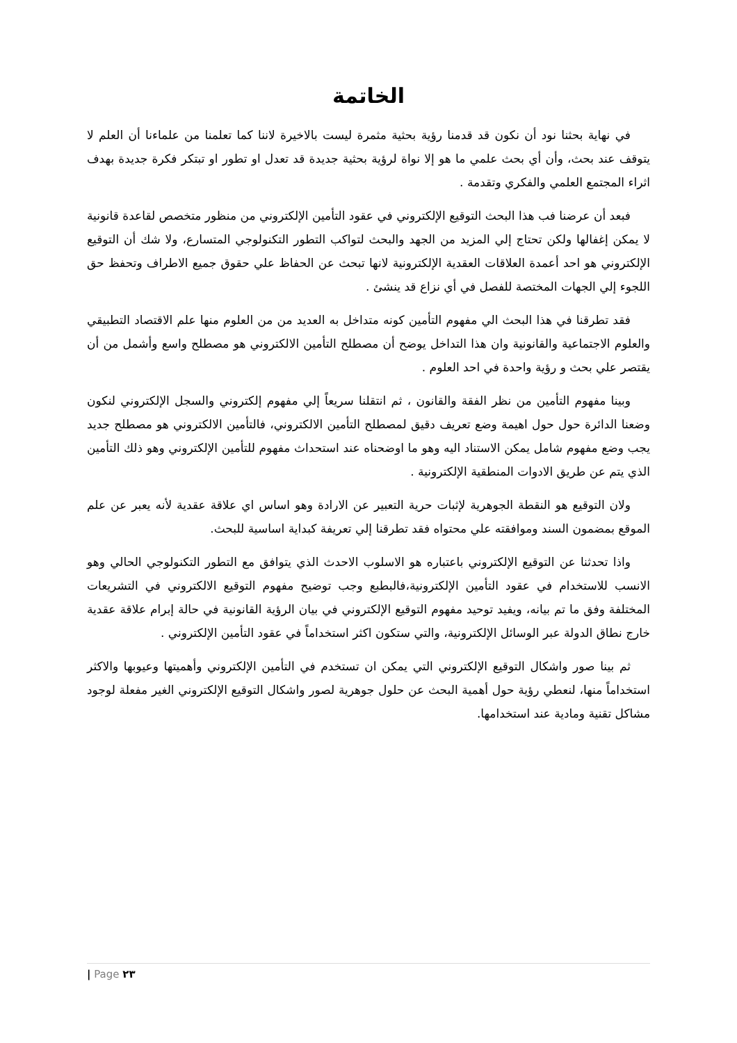الخاتمة
في نهاية بحثنا نود أن نكون قد قدمنا رؤية بحثية مثمرة ليست بالاخيرة لاننا كما تعلمنا من علماءنا أن العلم لا يتوقف عند بحث، وأن أي بحث علمي ما هو إلا نواة لرؤية بحثية جديدة قد تعدل او تطور او تبتكر فكرة جديدة بهدف اثراء المجتمع العلمي والفكري وتقدمة .
فبعد أن عرضنا فب هذا البحث التوقيع الإلكتروني في عقود التأمين الإلكتروني من منظور متخصص لقاعدة قانونية لا يمكن إغفالها ولكن تحتاج إلي المزيد من الجهد والبحث لتواكب التطور التكنولوجي المتسارع، ولا شك أن التوقيع الإلكتروني هو احد أعمدة العلاقات العقدية الإلكترونية لانها تبحث عن الحفاظ علي حقوق جميع الاطراف وتحفظ حق اللجوء إلي الجهات المختصة للفصل في أي نزاع قد ينشئ .
فقد تطرقنا في هذا البحث الي مفهوم التأمين كونه متداخل به العديد من من العلوم منها علم الاقتصاد التطبيقي والعلوم الاجتماعية والقانونية وان هذا التداخل يوضح أن مصطلح التأمين الالكتروني هو مصطلح واسع وأشمل من أن يقتصر علي بحث و رؤية واحدة في احد العلوم .
وبينا مفهوم التأمين من نظر الفقة والقانون ، ثم انتقلنا سريعاً إلي مفهوم إلكتروني والسجل الإلكتروني لنكون وضعنا الدائرة حول حول اهيمة وضع تعريف دقيق لمصطلح التأمين الالكتروني، فالتأمين الالكتروني هو مصطلح جديد يجب وضع مفهوم شامل يمكن الاستناد اليه وهو ما اوضحناه عند استحداث مفهوم للتأمين الإلكتروني وهو ذلك التأمين الذي يتم عن طريق الادوات المنطقية الإلكترونية .
ولان التوقيع هو النقطة الجوهرية لإثبات حرية التعبير عن الارادة وهو اساس اي علاقة عقدية لأنه يعبر عن علم الموقع بمضمون السند وموافقته علي محتواه فقد تطرقنا إلي تعريفة كبداية اساسية للبحث.
واذا تحدثنا عن التوقيع الإلكتروني باعتباره هو الاسلوب الاحدث الذي يتوافق مع التطور التكنولوجي الحالي وهو الانسب للاستخدام في عقود التأمين الإلكترونية،فالبطبع وجب توضيح مفهوم التوقيع الالكتروني في التشريعات المختلفة وفق ما تم بيانه، ويفيد توحيد مفهوم التوقيع الإلكتروني في بيان الرؤية القانونية في حالة إبرام علاقة عقدية خارج نطاق الدولة عبر الوسائل الإلكترونية، والتي ستكون اكثر استخداماً في عقود التأمين الإلكتروني .
ثم بينا صور واشكال التوقيع الإلكتروني التي يمكن ان تستخدم في التأمين الإلكتروني وأهميتها وعيوبها والاكثر استخداماً منها، لنعطي رؤية حول أهمية البحث عن حلول جوهرية لصور واشكال التوقيع الإلكتروني الغير مفعلة لوجود مشاكل تقنية ومادية عند استخدامها.
| Page ٢٣